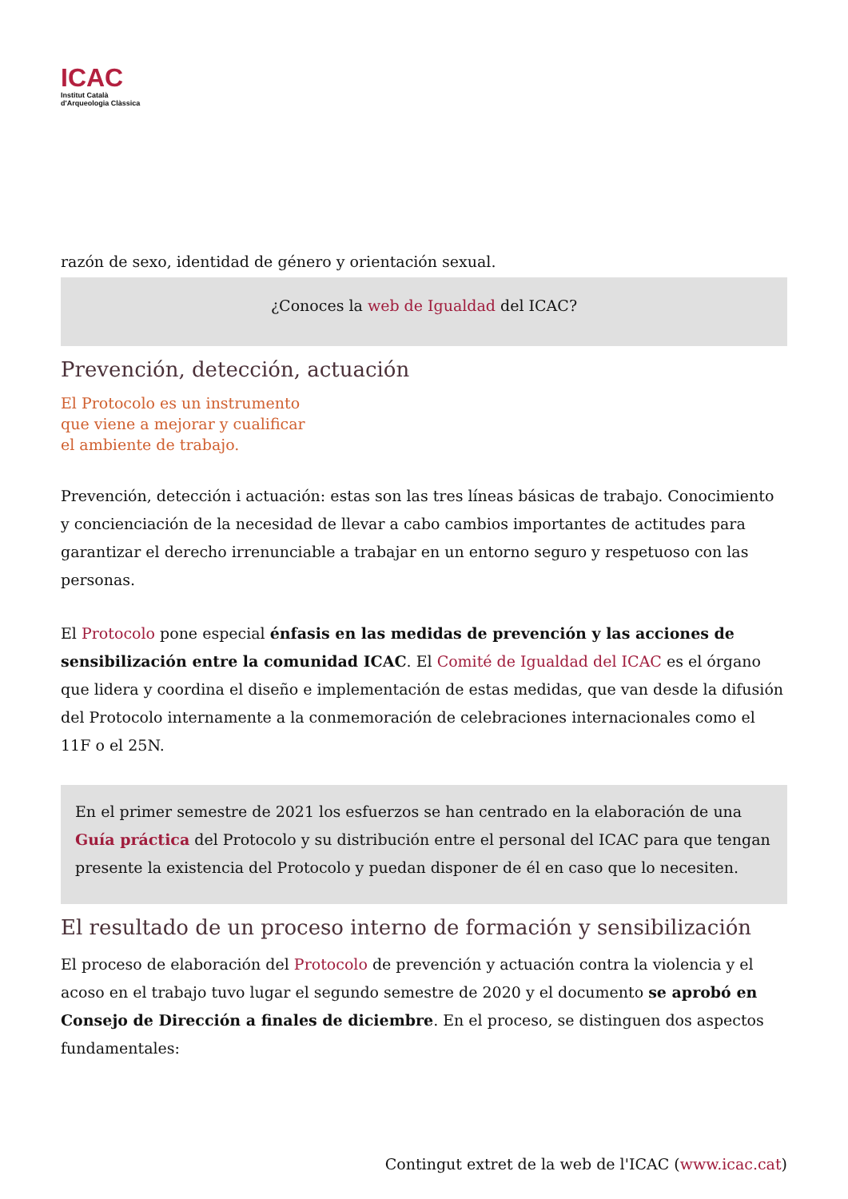ICAC
Institut Català
d'Arqueologia Clàssica
razón de sexo, identidad de género y orientación sexual.
¿Conoces la web de Igualdad del ICAC?
Prevención, detección, actuación
El Protocolo es un instrumento
que viene a mejorar y cualificar
el ambiente de trabajo.
Prevención, detección i actuación: estas son las tres líneas básicas de trabajo. Conocimiento y concienciación de la necesidad de llevar a cabo cambios importantes de actitudes para garantizar el derecho irrenunciable a trabajar en un entorno seguro y respetuoso con las personas.
El Protocolo pone especial énfasis en las medidas de prevención y las acciones de sensibilización entre la comunidad ICAC. El Comité de Igualdad del ICAC es el órgano que lidera y coordina el diseño e implementación de estas medidas, que van desde la difusión del Protocolo internamente a la conmemoración de celebraciones internacionales como el 11F o el 25N.
En el primer semestre de 2021 los esfuerzos se han centrado en la elaboración de una Guía práctica del Protocolo y su distribución entre el personal del ICAC para que tengan presente la existencia del Protocolo y puedan disponer de él en caso que lo necesiten.
El resultado de un proceso interno de formación y sensibilización
El proceso de elaboración del Protocolo de prevención y actuación contra la violencia y el acoso en el trabajo tuvo lugar el segundo semestre de 2020 y el documento se aprobó en Consejo de Dirección a finales de diciembre. En el proceso, se distinguen dos aspectos fundamentales:
Contingut extret de la web de l'ICAC (www.icac.cat)